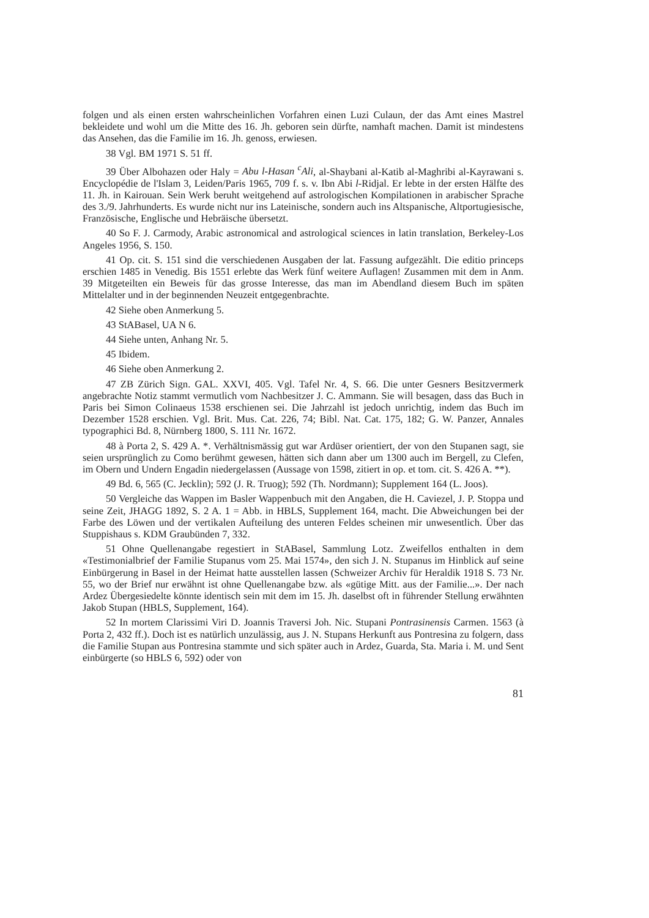folgen und als einen ersten wahrscheinlichen Vorfahren einen Luzi Culaun, der das Amt eines Mastrel bekleidete und wohl um die Mitte des 16. Jh. geboren sein dürfte, namhaft machen. Damit ist mindestens das Ansehen, das die Familie im 16. Jh. genoss, erwiesen.
38 Vgl. BM 1971 S. 51 ff.
39 Über Albohazen oder Haly = Abu l-Hasan <sup>c</sup>Ali, al-Shaybani al-Katib al-Maghribi al-Kayrawani s. Encyclopédie de l'Islam 3, Leiden/Paris 1965, 709 f. s. v. Ibn Abi l-Ridjal. Er lebte in der ersten Hälfte des 11. Jh. in Kairouan. Sein Werk beruht weitgehend auf astrologischen Kompilationen in arabischer Sprache des 3./9. Jahrhunderts. Es wurde nicht nur ins Lateinische, sondern auch ins Altspanische, Altportugiesische, Französische, Englische und Hebräische übersetzt.
40 So F. J. Carmody, Arabic astronomical and astrological sciences in latin translation, Berkeley-Los Angeles 1956, S. 150.
41 Op. cit. S. 151 sind die verschiedenen Ausgaben der lat. Fassung aufgezählt. Die editio princeps erschien 1485 in Venedig. Bis 1551 erlebte das Werk fünf weitere Auflagen! Zusammen mit dem in Anm. 39 Mitgeteilten ein Beweis für das grosse Interesse, das man im Abendland diesem Buch im späten Mittelalter und in der beginnenden Neuzeit entgegenbrachte.
42 Siehe oben Anmerkung 5.
43 StABasel, UA N 6.
44 Siehe unten, Anhang Nr. 5.
45 Ibidem.
46 Siehe oben Anmerkung 2.
47 ZB Zürich Sign. GAL. XXVI, 405. Vgl. Tafel Nr. 4, S. 66. Die unter Gesners Besitzvermerk angebrachte Notiz stammt vermutlich vom Nachbesitzer J. C. Ammann. Sie will besagen, dass das Buch in Paris bei Simon Colinaeus 1538 erschienen sei. Die Jahrzahl ist jedoch unrichtig, indem das Buch im Dezember 1528 erschien. Vgl. Brit. Mus. Cat. 226, 74; Bibl. Nat. Cat. 175, 182; G. W. Panzer, Annales typographici Bd. 8, Nürnberg 1800, S. 111 Nr. 1672.
48 à Porta 2, S. 429 A. *. Verhältnismässig gut war Ardüser orientiert, der von den Stupanen sagt, sie seien ursprünglich zu Como berühmt gewesen, hätten sich dann aber um 1300 auch im Bergell, zu Clefen, im Obern und Undern Engadin niedergelassen (Aussage von 1598, zitiert in op. et tom. cit. S. 426 A. **).
49 Bd. 6, 565 (C. Jecklin); 592 (J. R. Truog); 592 (Th. Nordmann); Supplement 164 (L. Joos).
50 Vergleiche das Wappen im Basler Wappenbuch mit den Angaben, die H. Caviezel, J. P. Stoppa und seine Zeit, JHAGG 1892, S. 2 A. 1 = Abb. in HBLS, Supplement 164, macht. Die Abweichungen bei der Farbe des Löwen und der vertikalen Aufteilung des unteren Feldes scheinen mir unwesentlich. Über das Stuppishaus s. KDM Graubünden 7, 332.
51 Ohne Quellenangabe regestiert in StABasel, Sammlung Lotz. Zweifellos enthalten in dem «Testimonialbrief der Familie Stupanus vom 25. Mai 1574», den sich J. N. Stupanus im Hinblick auf seine Einbürgerung in Basel in der Heimat hatte ausstellen lassen (Schweizer Archiv für Heraldik 1918 S. 73 Nr. 55, wo der Brief nur erwähnt ist ohne Quellenangabe bzw. als «gütige Mitt. aus der Familie...». Der nach Ardez Übergesiedelte könnte identisch sein mit dem im 15. Jh. daselbst oft in führender Stellung erwähnten Jakob Stupan (HBLS, Supplement, 164).
52 In mortem Clarissimi Viri D. Joannis Traversi Joh. Nic. Stupani Pontrasinensis Carmen. 1563 (à Porta 2, 432 ff.). Doch ist es natürlich unzulässig, aus J. N. Stupans Herkunft aus Pontresina zu folgern, dass die Familie Stupan aus Pontresina stammte und sich später auch in Ardez, Guarda, Sta. Maria i. M. und Sent einbürgerte (so HBLS 6, 592) oder von
81